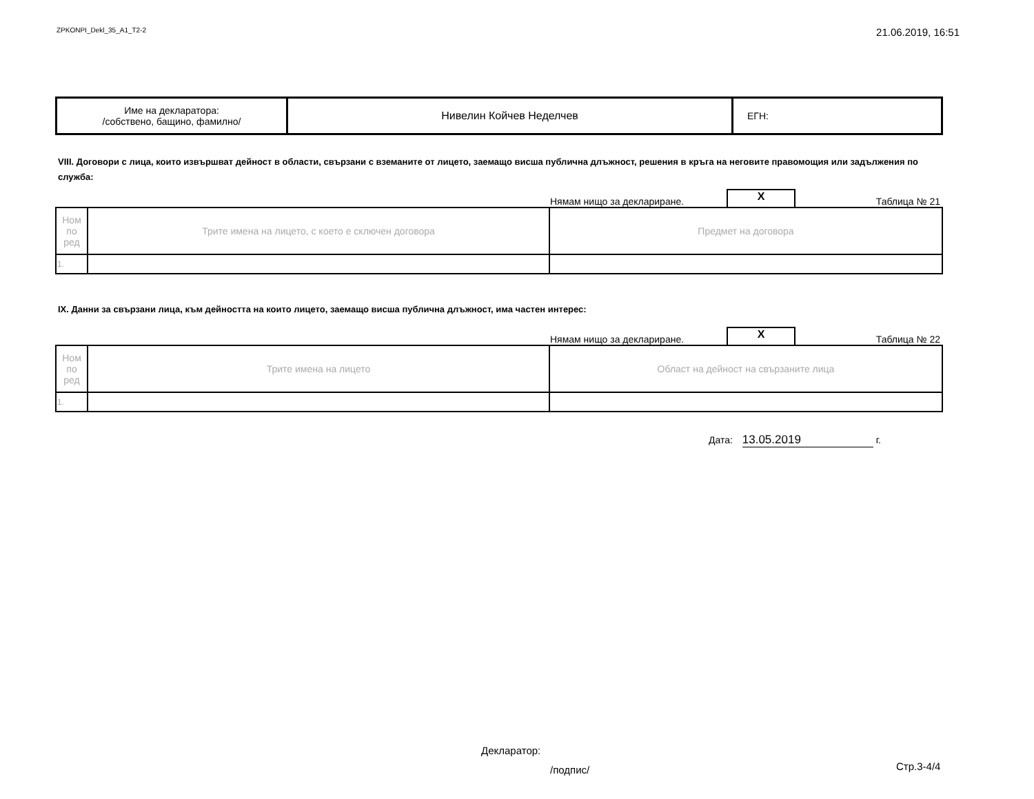ZPKONPI_Dekl_35_A1_T2-2
21.06.2019, 16:51
| Име на декларатора: /собствено, бащино, фамилно/ | Нивелин Койчев Неделчев | ЕГН: |
VIII. Договори с лица, които извършват дейност в области, свързани с вземаните от лицето, заемащо висша публична длъжност, решения в кръга на неговите правомощия или задължения по служба:
Нямам нищо за деклариране.
X
Таблица № 21
| Ном по ред | Трите имена на лицето, с което е сключен договора | Предмет на договора |
| 1. | | |
IX. Данни за свързани лица, към дейността на които лицето, заемащо висша публична длъжност, има частен интерес:
Нямам нищо за деклариране.
X
Таблица № 22
| Ном по ред | Трите имена на лицето | Област на дейност на свързаните лица |
| 1. | | |
Дата: 13.05.2019 г.
Декларатор:
/подпис/
Стр.3-4/4